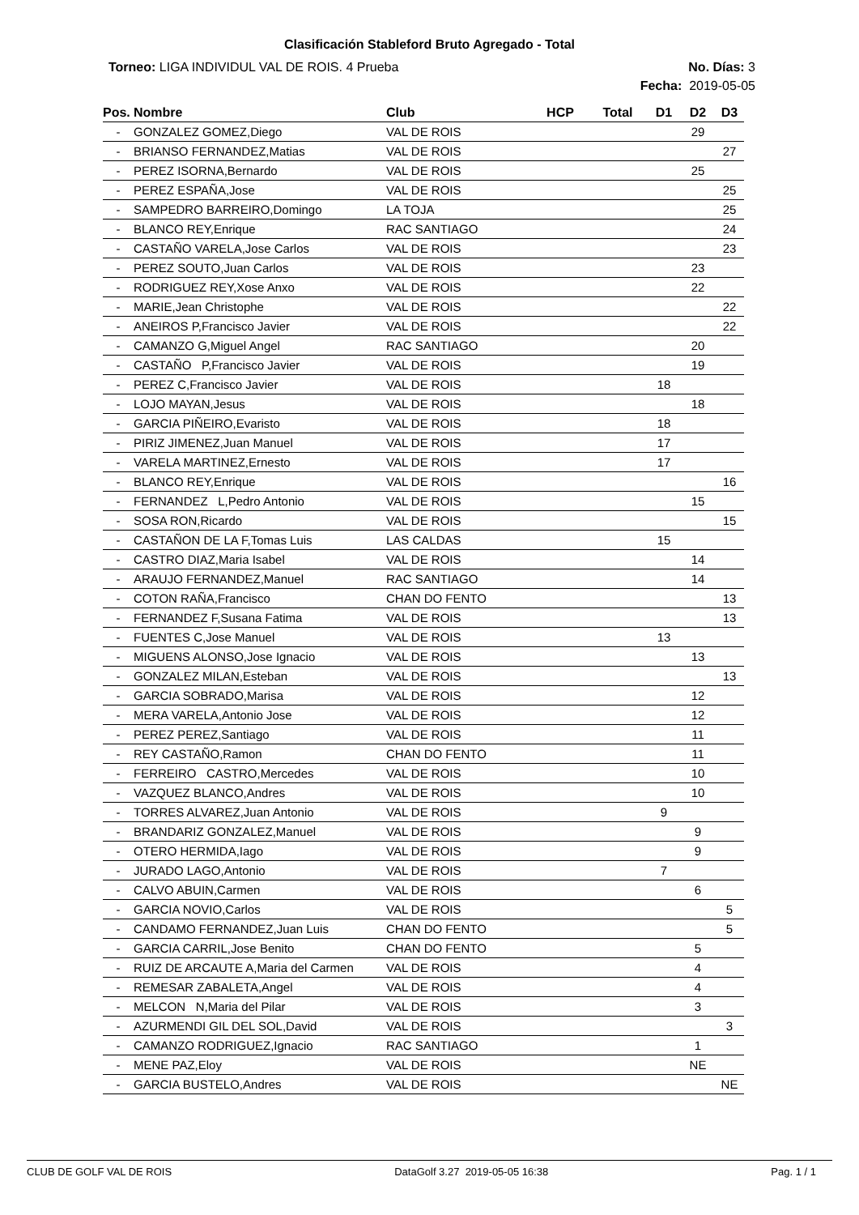Clasificación Stableford Bruto Agregado - Total
Torneo: LIGA INDIVIDUL VAL DE ROIS. 4 Prueba
No. Días: 3
Fecha: 2019-05-05
| Pos. | Nombre | Club | HCP | Total | D1 | D2 | D3 |
| --- | --- | --- | --- | --- | --- | --- | --- |
| - | GONZALEZ GOMEZ,Diego | VAL DE ROIS | | | | 29 | |
| - | BRIANSO FERNANDEZ,Matias | VAL DE ROIS | | | | | 27 |
| - | PEREZ ISORNA,Bernardo | VAL DE ROIS | | | | 25 | |
| - | PEREZ ESPAÑA,Jose | VAL DE ROIS | | | | | 25 |
| - | SAMPEDRO BARREIRO,Domingo | LA TOJA | | | | | 25 |
| - | BLANCO REY,Enrique | RAC SANTIAGO | | | | | 24 |
| - | CASTAÑO VARELA,Jose Carlos | VAL DE ROIS | | | | | 23 |
| - | PEREZ SOUTO,Juan Carlos | VAL DE ROIS | | | | 23 | |
| - | RODRIGUEZ REY,Xose Anxo | VAL DE ROIS | | | | 22 | |
| - | MARIE,Jean Christophe | VAL DE ROIS | | | | | 22 |
| - | ANEIROS P,Francisco Javier | VAL DE ROIS | | | | | 22 |
| - | CAMANZO G,Miguel Angel | RAC SANTIAGO | | | | 20 | |
| - | CASTAÑO P,Francisco Javier | VAL DE ROIS | | | | 19 | |
| - | PEREZ C,Francisco Javier | VAL DE ROIS | | | 18 | | |
| - | LOJO MAYAN,Jesus | VAL DE ROIS | | | | 18 | |
| - | GARCIA PIÑEIRO,Evaristo | VAL DE ROIS | | | 18 | | |
| - | PIRIZ JIMENEZ,Juan Manuel | VAL DE ROIS | | | 17 | | |
| - | VARELA MARTINEZ,Ernesto | VAL DE ROIS | | | 17 | | |
| - | BLANCO REY,Enrique | VAL DE ROIS | | | | | 16 |
| - | FERNANDEZ L,Pedro Antonio | VAL DE ROIS | | | | 15 | |
| - | SOSA RON,Ricardo | VAL DE ROIS | | | | | 15 |
| - | CASTAÑON DE LA F,Tomas Luis | LAS CALDAS | | | 15 | | |
| - | CASTRO DIAZ,Maria Isabel | VAL DE ROIS | | | | 14 | |
| - | ARAUJO FERNANDEZ,Manuel | RAC SANTIAGO | | | | 14 | |
| - | COTON RAÑA,Francisco | CHAN DO FENTO | | | | | 13 |
| - | FERNANDEZ F,Susana Fatima | VAL DE ROIS | | | | | 13 |
| - | FUENTES C,Jose Manuel | VAL DE ROIS | | | 13 | | |
| - | MIGUENS ALONSO,Jose Ignacio | VAL DE ROIS | | | | 13 | |
| - | GONZALEZ MILAN,Esteban | VAL DE ROIS | | | | | 13 |
| - | GARCIA SOBRADO,Marisa | VAL DE ROIS | | | | 12 | |
| - | MERA VARELA,Antonio Jose | VAL DE ROIS | | | | 12 | |
| - | PEREZ PEREZ,Santiago | VAL DE ROIS | | | | 11 | |
| - | REY CASTAÑO,Ramon | CHAN DO FENTO | | | | 11 | |
| - | FERREIRO CASTRO,Mercedes | VAL DE ROIS | | | | 10 | |
| - | VAZQUEZ BLANCO,Andres | VAL DE ROIS | | | | 10 | |
| - | TORRES ALVAREZ,Juan Antonio | VAL DE ROIS | | | 9 | | |
| - | BRANDARIZ GONZALEZ,Manuel | VAL DE ROIS | | | | 9 | |
| - | OTERO HERMIDA,Iago | VAL DE ROIS | | | | 9 | |
| - | JURADO LAGO,Antonio | VAL DE ROIS | | | 7 | | |
| - | CALVO ABUIN,Carmen | VAL DE ROIS | | | | 6 | |
| - | GARCIA NOVIO,Carlos | VAL DE ROIS | | | | | 5 |
| - | CANDAMO FERNANDEZ,Juan Luis | CHAN DO FENTO | | | | | 5 |
| - | GARCIA CARRIL,Jose Benito | CHAN DO FENTO | | | | 5 | |
| - | RUIZ DE ARCAUTE A,Maria del Carmen | VAL DE ROIS | | | | 4 | |
| - | REMESAR ZABALETA,Angel | VAL DE ROIS | | | | 4 | |
| - | MELCON N,Maria del Pilar | VAL DE ROIS | | | | 3 | |
| - | AZURMENDI GIL DEL SOL,David | VAL DE ROIS | | | | | 3 |
| - | CAMANZO RODRIGUEZ,Ignacio | RAC SANTIAGO | | | | 1 | |
| - | MENE PAZ,Eloy | VAL DE ROIS | | | | NE | |
| - | GARCIA BUSTELO,Andres | VAL DE ROIS | | | | | NE |
CLUB DE GOLF VAL DE ROIS DataGolf 3.27 2019-05-05 16:38 Pag. 1 / 1